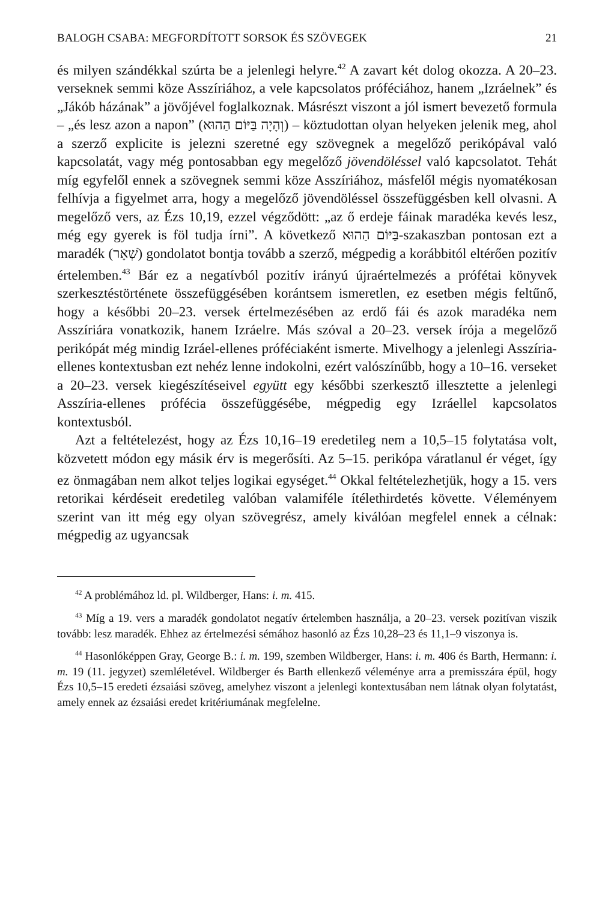BALOGH CSABA: MEGFORDÍTOTT SORSOK ÉS SZÖVEGEK 21
és milyen szándékkal szúrta be a jelenlegi helyre.<sup>42</sup> A zavart két dolog okozza. A 20–23. verseknek semmi köze Asszíriához, a vele kapcsolatos próféciához, hanem „Izráelnek” és „Jákób házának” a jövőjével foglalkoznak. Másrészt viszont a jól ismert bevezető formula – „és lesz azon a napon” (וְהָיָה בַּיּוֹם הַהוּא) – köztudottan olyan helyeken jelenik meg, ahol a szerző explicite is jelezni szeretné egy szövegnek a megelőző perikópával való kapcsolatát, vagy még pontosabban egy megelőző jövendöléssel való kapcsolatot. Tehát míg egyfelől ennek a szövegnek semmi köze Asszíriához, másfelől mégis nyomatékosan felhívja a figyelmet arra, hogy a megelőző jövendöléssel összefüggésben kell olvasni. A megelőző vers, az Ézs 10,19, ezzel végződött: „az ő erdeje fáinak maradéka kevés lesz, még egy gyerek is föl tudja írni”. A következő בַּיּוֹם הַהוּא-szakaszban pontosan ezt a maradék (שְׁאָר) gondolatot bontja tovább a szerző, mégpedig a korábbitól eltérően pozitív értelemben.<sup>43</sup> Bár ez a negatívból pozitív irányú újraértelmezés a prófétai könyvek szerkesztéstörténete összefüggésében korántsem ismeretlen, ez esetben mégis feltűnő, hogy a későbbi 20–23. versek értelmezésében az erdő fái és azok maradéka nem Asszíriára vonatkozik, hanem Izráelre. Más szóval a 20–23. versek írója a megelőző perikópát még mindig Izráel-ellenes próféciaként ismerte. Mivelhogy a jelenlegi Asszíria-ellenes kontextusban ezt nehéz lenne indokolni, ezért valószínűbb, hogy a 10–16. verseket a 20–23. versek kiegészítéseivel együtt egy későbbi szerkesztő illesztette a jelenlegi Asszíria-ellenes prófécia összefüggésébe, mégpedig egy Izráellel kapcsolatos kontextusból.
Azt a feltételezést, hogy az Ézs 10,16–19 eredetileg nem a 10,5–15 folytatása volt, közvetett módon egy másik érv is megerősíti. Az 5–15. perikópa váratlanul ér véget, így ez önmagában nem alkot teljes logikai egységet.<sup>44</sup> Okkal feltételezhetjük, hogy a 15. vers retorikai kérdéseit eredetileg valóban valamiféle ítélethirdetés követte. Véleményem szerint van itt még egy olyan szövegrész, amely kiválóan megfelel ennek a célnak: mégpedig az ugyancsak
<sup>42</sup> A problémához ld. pl. Wildberger, Hans: i. m. 415.
<sup>43</sup> Míg a 19. vers a maradék gondolatot negatív értelemben használja, a 20–23. versek pozitívan viszik tovább: lesz maradék. Ehhez az értelmezési sémához hasonló az Ézs 10,28–23 és 11,1–9 viszonya is.
<sup>44</sup> Hasonlóképpen Gray, George B.: i. m. 199, szemben Wildberger, Hans: i. m. 406 és Barth, Hermann: i. m. 19 (11. jegyzet) szemléletével. Wildberger és Barth ellenkező véleménye arra a premisszára épül, hogy Ézs 10,5–15 eredeti ézsaiási szöveg, amelyhez viszont a jelenlegi kontextusában nem látnak olyan folytatást, amely ennek az ézsaiási eredet kritériumának megfelelne.